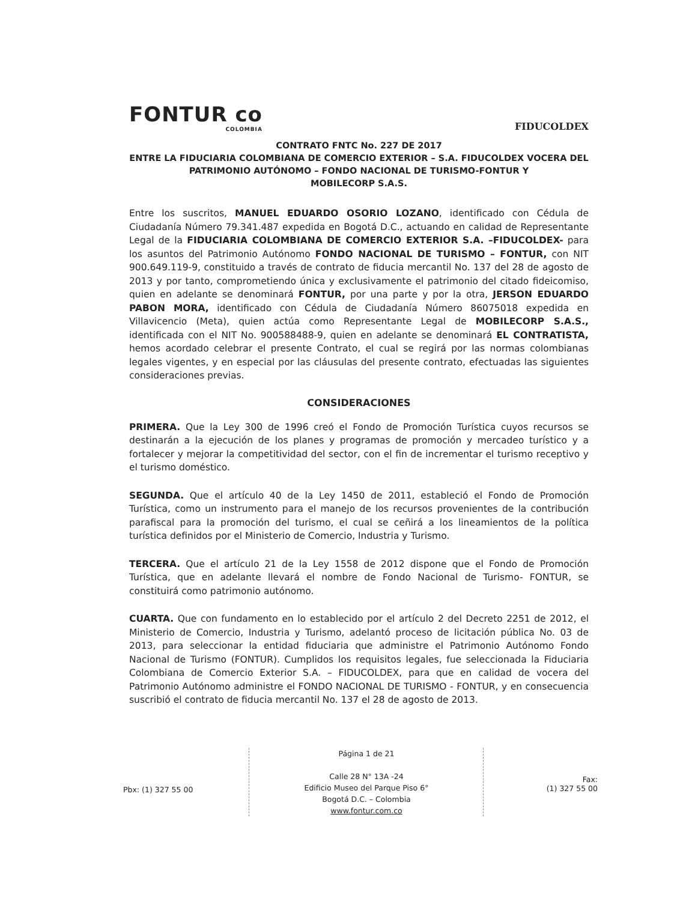FONTUR co
COLOMBIA
FIDUCOLDEX
CONTRATO FNTC No. 227 DE 2017
ENTRE LA FIDUCIARIA COLOMBIANA DE COMERCIO EXTERIOR – S.A. FIDUCOLDEX VOCERA DEL PATRIMONIO AUTÓNOMO – FONDO NACIONAL DE TURISMO-FONTUR Y
MOBILECORP S.A.S.
Entre los suscritos, MANUEL EDUARDO OSORIO LOZANO, identificado con Cédula de Ciudadanía Número 79.341.487 expedida en Bogotá D.C., actuando en calidad de Representante Legal de la FIDUCIARIA COLOMBIANA DE COMERCIO EXTERIOR S.A. –FIDUCOLDEX- para los asuntos del Patrimonio Autónomo FONDO NACIONAL DE TURISMO – FONTUR, con NIT 900.649.119-9, constituido a través de contrato de fiducia mercantil No. 137 del 28 de agosto de 2013 y por tanto, comprometiendo única y exclusivamente el patrimonio del citado fideicomiso, quien en adelante se denominará FONTUR, por una parte y por la otra, JERSON EDUARDO PABON MORA, identificado con Cédula de Ciudadanía Número 86075018 expedida en Villavicencio (Meta), quien actúa como Representante Legal de MOBILECORP S.A.S., identificada con el NIT No. 900588488-9, quien en adelante se denominará EL CONTRATISTA, hemos acordado celebrar el presente Contrato, el cual se regirá por las normas colombianas legales vigentes, y en especial por las cláusulas del presente contrato, efectuadas las siguientes consideraciones previas.
CONSIDERACIONES
PRIMERA. Que la Ley 300 de 1996 creó el Fondo de Promoción Turística cuyos recursos se destinarán a la ejecución de los planes y programas de promoción y mercadeo turístico y a fortalecer y mejorar la competitividad del sector, con el fin de incrementar el turismo receptivo y el turismo doméstico.
SEGUNDA. Que el artículo 40 de la Ley 1450 de 2011, estableció el Fondo de Promoción Turística, como un instrumento para el manejo de los recursos provenientes de la contribución parafiscal para la promoción del turismo, el cual se ceñirá a los lineamientos de la política turística definidos por el Ministerio de Comercio, Industria y Turismo.
TERCERA. Que el artículo 21 de la Ley 1558 de 2012 dispone que el Fondo de Promoción Turística, que en adelante llevará el nombre de Fondo Nacional de Turismo- FONTUR, se constituirá como patrimonio autónomo.
CUARTA. Que con fundamento en lo establecido por el artículo 2 del Decreto 2251 de 2012, el Ministerio de Comercio, Industria y Turismo, adelantó proceso de licitación pública No. 03 de 2013, para seleccionar la entidad fiduciaria que administre el Patrimonio Autónomo Fondo Nacional de Turismo (FONTUR). Cumplidos los requisitos legales, fue seleccionada la Fiduciaria Colombiana de Comercio Exterior S.A. – FIDUCOLDEX, para que en calidad de vocera del Patrimonio Autónomo administre el FONDO NACIONAL DE TURISMO - FONTUR, y en consecuencia suscribió el contrato de fiducia mercantil No. 137 el 28 de agosto de 2013.
Pbx: (1) 327 55 00
Página 1 de 21
Calle 28 N° 13A -24
Edificio Museo del Parque Piso 6°
Bogotá D.C. – Colombia
www.fontur.com.co
Fax:
(1) 327 55 00